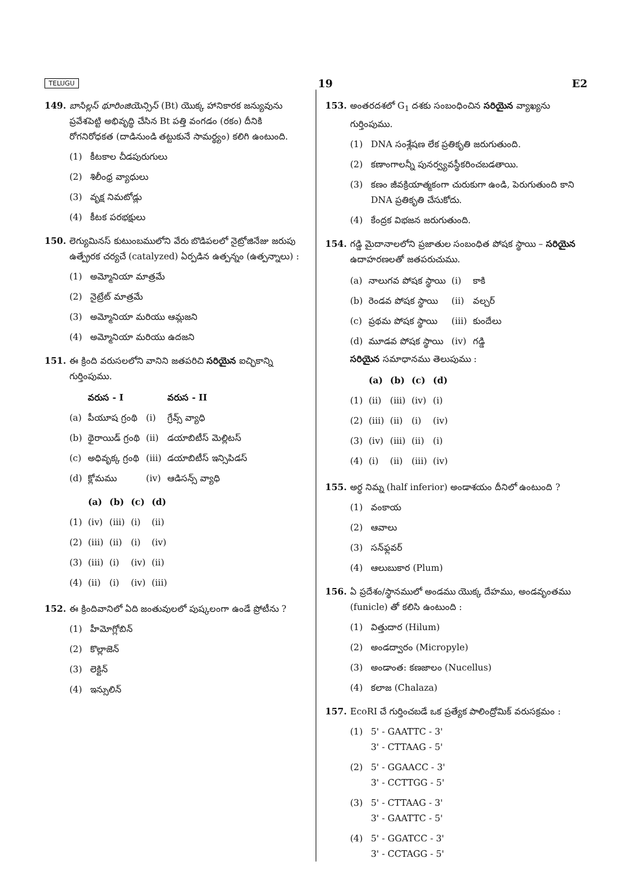TELUGU 19 E2
149. బాసిల్లస్ థూరింజియెన్సిస్ (Bt) యొక్క హానికారక జన్యువును ప్రవేశపెట్టి అభివృద్ధి చేసిన Bt పత్తి వంగడం (రకం) దీనికి రోగనిరోధకత (దాడినుండి తట్టుకునే సామర్థ్యం) కలిగి ఉంటుంది.
(1) కీటకాల చీడపురుగులు
(2) శిలీంధ్ర వ్యాధులు
(3) వృక్ష నిమటోడ్లు
(4) కీటక పరభక్షులు
150. లెగ్యుమినస్ కుటుంబములోని వేరు బొడిపలలో నైట్రోజినేజు జరుపు ఉత్ప్రేరక చర్యచే (catalyzed) ఏర్పడిన ఉత్పన్నం (ఉత్పన్నాలు) :
(1) అమ్మోనియా మాత్రమే
(2) నైట్రేట్ మాత్రమే
(3) అమ్మోనియా మరియు ఆమ్లజని
(4) అమ్మోనియా మరియు ఉదజని
151. ఈ క్రింది వరుసలలోని వానిని జతపరిచి సరియైన ఐచ్ఛికాన్ని గుర్తింపుము.
| | వరుస - I | | వరుస - II |
| --- | --- | --- | --- |
| (a) | పీయూష గ్రంథి | (i) | గ్రేవ్స్ వ్యాధి |
| (b) | థైరాయిడ్ గ్రంథి | (ii) | డయాబిటీస్ మెల్లిటస్ |
| (c) | అధివృక్క గ్రంథి | (iii) | డయాబిటీస్ ఇన్సిపిడస్ |
| (d) | క్లోమము | (iv) | ఆడిసన్స్ వ్యాధి |
| | (a) | (b) | (c) | (d) |
| --- | --- | --- | --- | --- |
| (1) | (iv) | (iii) | (i) | (ii) |
| (2) | (iii) | (ii) | (i) | (iv) |
| (3) | (iii) | (i) | (iv) | (ii) |
| (4) | (ii) | (i) | (iv) | (iii) |
152. ఈ క్రిందివానిలో ఏది జంతువులలో పుష్కలంగా ఉండే ప్రోటీను ?
(1) హీమోగ్లోబిన్
(2) కొల్లాజెన్
(3) లెక్టిన్
(4) ఇన్సులిన్
153. అంతరదశలో G<sub>1</sub> దశకు సంబంధించిన సరియైన వ్యాఖ్యను గుర్తింపుము.
(1) DNA సంశ్లేషణ లేక ప్రతికృతి జరుగుతుంది.
(2) కణాంగాలన్నీ పునర్వ్యవస్థీకరించబడతాయి.
(3) కణం జీవక్రియాత్మకంగా చురుకుగా ఉండి, పెరుగుతుంది కాని DNA ప్రతికృతి చేసుకోదు.
(4) కేంద్రక విభజన జరుగుతుంది.
154. గడ్డి మైదానాలలోని ప్రజాతుల సంబంధిత పోషక స్థాయి – సరియైన ఉదాహరణలతో జతపరుచుము.
| (a) | నాలుగవ పోషక స్థాయి | (i) | కాకి |
| (b) | రెండవ పోషక స్థాయి | (ii) | వల్చర్ |
| (c) | ప్రథమ పోషక స్థాయి | (iii) | కుందేలు |
| (d) | మూడవ పోషక స్థాయి | (iv) | గడ్డి |
సరియైన సమాధానము తెలుపుము :
| | (a) | (b) | (c) | (d) |
| --- | --- | --- | --- | --- |
| (1) | (ii) | (iii) | (iv) | (i) |
| (2) | (iii) | (ii) | (i) | (iv) |
| (3) | (iv) | (iii) | (ii) | (i) |
| (4) | (i) | (ii) | (iii) | (iv) |
155. అర్ధ నిమ్న (half inferior) అండాశయం దీనిలో ఉంటుంది ?
(1) వంకాయ
(2) ఆవాలు
(3) సన్‌ఫ్లవర్
(4) ఆలుబుకార (Plum)
156. ఏ ప్రదేశం/స్థానములో అండము యొక్క దేహము, అండవృంతము (funicle) తో కలిసి ఉంటుంది :
(1) విత్తుదార (Hilum)
(2) అండద్వారం (Micropyle)
(3) అండాంత: కణజాలం (Nucellus)
(4) కలాజ (Chalaza)
157. EcoRI చే గుర్తించబడే ఒక ప్రత్యేక పాలింద్రోమిక్ వరుసక్రమం :
(1) 5' - GAATTC - 3'
3' - CTTAAG - 5'
(2) 5' - GGAACC - 3'
3' - CCTTGG - 5'
(3) 5' - CTTAAG - 3'
3' - GAATTC - 5'
(4) 5' - GGATCC - 3'
3' - CCTAGG - 5'